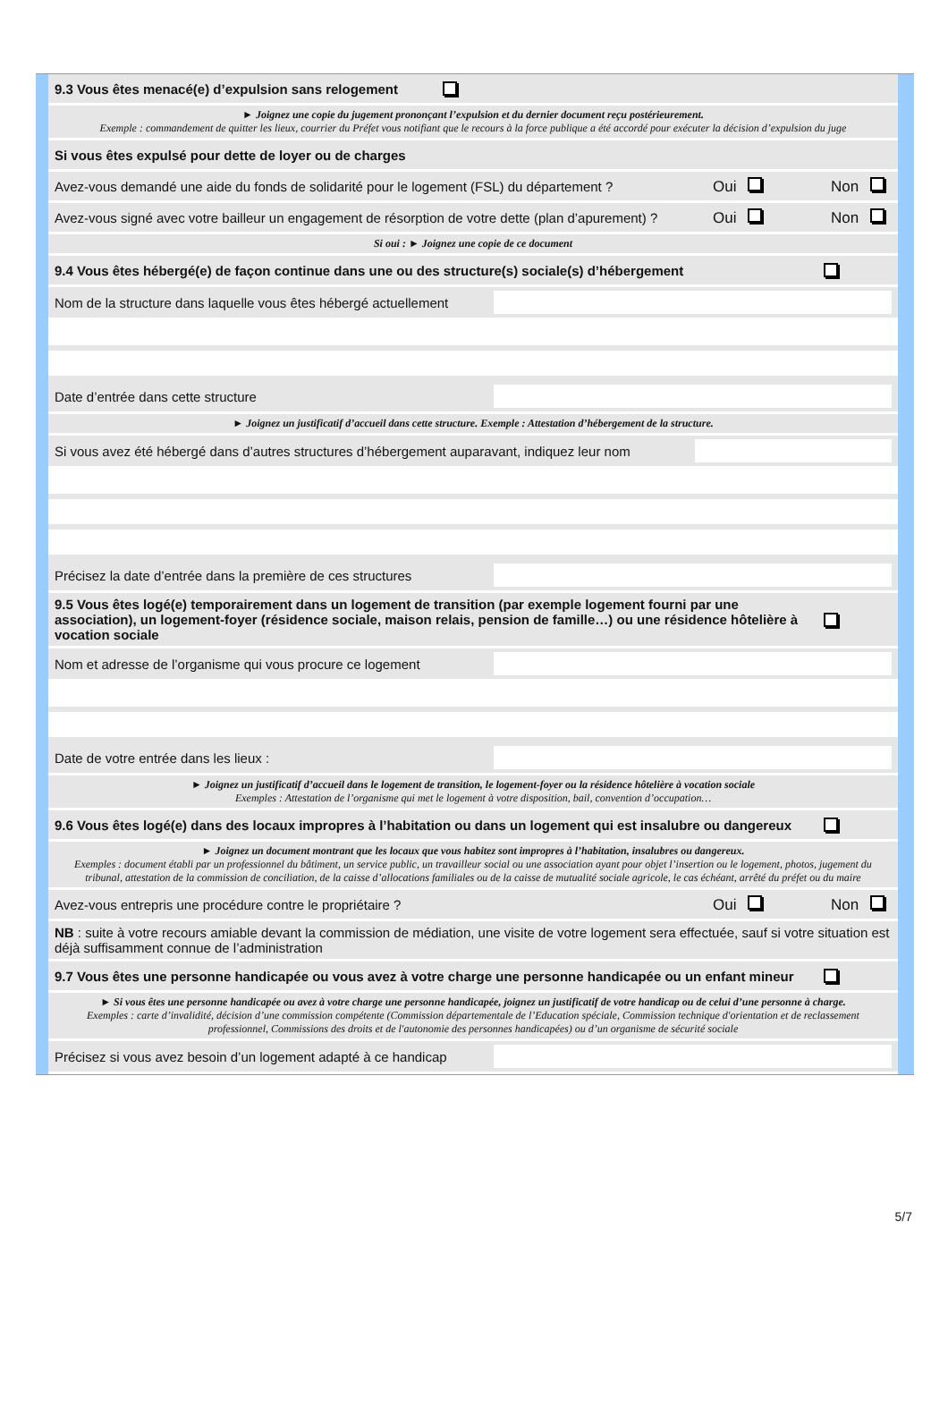9.3 Vous êtes menacé(e) d’expulsion sans relogement
► Joignez une copie du jugement prononçant l’expulsion et du dernier document reçu postérieurement.
Exemple : commandement de quitter les lieux, courrier du Préfet vous notifiant que le recours à la force publique a été accordé pour exécuter la décision d’expulsion du juge
Si vous êtes expulsé pour dette de loyer ou de charges
Avez-vous demandé une aide du fonds de solidarité pour le logement (FSL) du département ? Oui Non
Avez-vous signé avec votre bailleur un engagement de résorption de votre dette (plan d’apurement) ? Oui Non
Si oui : ► Joignez une copie de ce document
9.4 Vous êtes hébergé(e) de façon continue dans une ou des structure(s) sociale(s) d’hébergement
Nom de la structure dans laquelle vous êtes hébergé actuellement
Date d’entrée dans cette structure
► Joignez un justificatif d’accueil dans cette structure. Exemple : Attestation d’hébergement de la structure.
Si vous avez été hébergé dans d’autres structures d’hébergement auparavant, indiquez leur nom
Précisez la date d’entrée dans la première de ces structures
9.5 Vous êtes logé(e) temporairement dans un logement de transition (par exemple logement fourni par une association), un logement-foyer (résidence sociale, maison relais, pension de famille…) ou une résidence hôtelière à vocation sociale
Nom et adresse de l’organisme qui vous procure ce logement
Date de votre entrée dans les lieux :
► Joignez un justificatif d’accueil dans le logement de transition, le logement-foyer ou la résidence hôtelière à vocation sociale
Exemples : Attestation de l’organisme qui met le logement à votre disposition, bail, convention d’occupation…
9.6 Vous êtes logé(e) dans des locaux impropres à l’habitation ou dans un logement qui est insalubre ou dangereux
► Joignez un document montrant que les locaux que vous habitez sont impropres à l’habitation, insalubres ou dangereux.
Exemples : document établi par un professionnel du bâtiment, un service public, un travailleur social ou une association ayant pour objet l’insertion ou le logement, photos, jugement du tribunal, attestation de la commission de conciliation, de la caisse d’allocations familiales ou de la caisse de mutualité sociale agricole, le cas échéant, arrêté du préfet ou du maire
Avez-vous entrepris une procédure contre le propriétaire ? Oui Non
NB : suite à votre recours amiable devant la commission de médiation, une visite de votre logement sera effectuée, sauf si votre situation est déjà suffisamment connue de l’administration
9.7 Vous êtes une personne handicapée ou vous avez à votre charge une personne handicapée ou un enfant mineur
► Si vous êtes une personne handicapée ou avez à votre charge une personne handicapée, joignez un justificatif de votre handicap ou de celui d’une personne à charge.
Exemples : carte d’invalidité, décision d’une commission compétente (Commission départementale de l’Education spéciale, Commission technique d'orientation et de reclassement professionnel, Commissions des droits et de l'autonomie des personnes handicapées) ou d’un organisme de sécurité sociale
Précisez si vous avez besoin d’un logement adapté à ce handicap
5/7